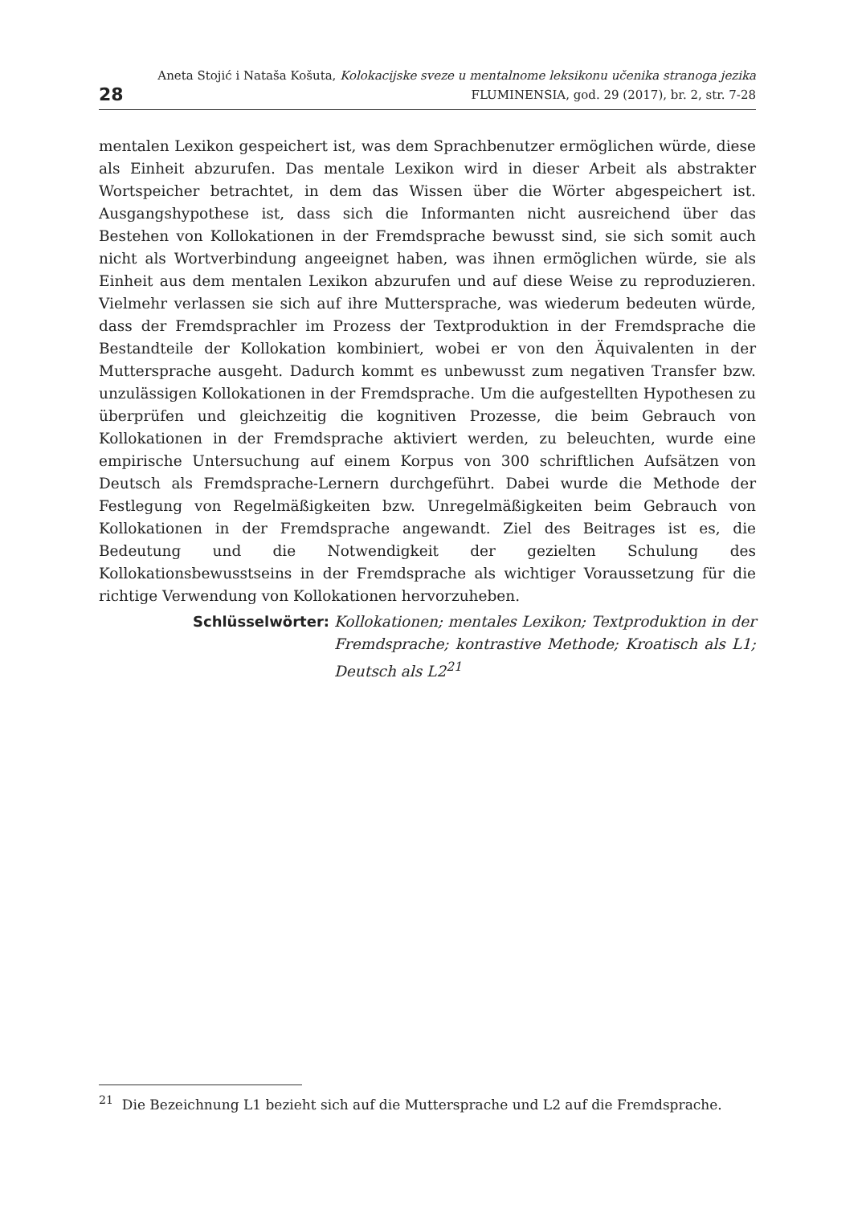28
Aneta Stojić i Nataša Košuta, Kolokacijske sveze u mentalnome leksikonu učenika stranoga jezika
FLUMINENSIA, god. 29 (2017), br. 2, str. 7-28
mentalen Lexikon gespeichert ist, was dem Sprachbenutzer ermöglichen würde, diese als Einheit abzurufen. Das mentale Lexikon wird in dieser Arbeit als abstrakter Wortspeicher betrachtet, in dem das Wissen über die Wörter abgespeichert ist. Ausgangshypothese ist, dass sich die Informanten nicht ausreichend über das Bestehen von Kollokationen in der Fremdsprache bewusst sind, sie sich somit auch nicht als Wortverbindung angeeignet haben, was ihnen ermöglichen würde, sie als Einheit aus dem mentalen Lexikon abzurufen und auf diese Weise zu reproduzieren. Vielmehr verlassen sie sich auf ihre Muttersprache, was wiederum bedeuten würde, dass der Fremdsprachler im Prozess der Textproduktion in der Fremdsprache die Bestandteile der Kollokation kombiniert, wobei er von den Äquivalenten in der Muttersprache ausgeht. Dadurch kommt es unbewusst zum negativen Transfer bzw. unzulässigen Kollokationen in der Fremdsprache. Um die aufgestellten Hypothesen zu überprüfen und gleichzeitig die kognitiven Prozesse, die beim Gebrauch von Kollokationen in der Fremdsprache aktiviert werden, zu beleuchten, wurde eine empirische Untersuchung auf einem Korpus von 300 schriftlichen Aufsätzen von Deutsch als Fremdsprache-Lernern durchgeführt. Dabei wurde die Methode der Festlegung von Regelmäßigkeiten bzw. Unregelmäßigkeiten beim Gebrauch von Kollokationen in der Fremdsprache angewandt. Ziel des Beitrages ist es, die Bedeutung und die Notwendigkeit der gezielten Schulung des Kollokationsbewusstseins in der Fremdsprache als wichtiger Voraussetzung für die richtige Verwendung von Kollokationen hervorzuheben.
Schlüsselwörter: Kollokationen; mentales Lexikon; Textproduktion in der Fremdsprache; kontrastive Methode; Kroatisch als L1; Deutsch als L2<sup>21</sup>
<sup>21</sup> Die Bezeichnung L1 bezieht sich auf die Muttersprache und L2 auf die Fremdsprache.